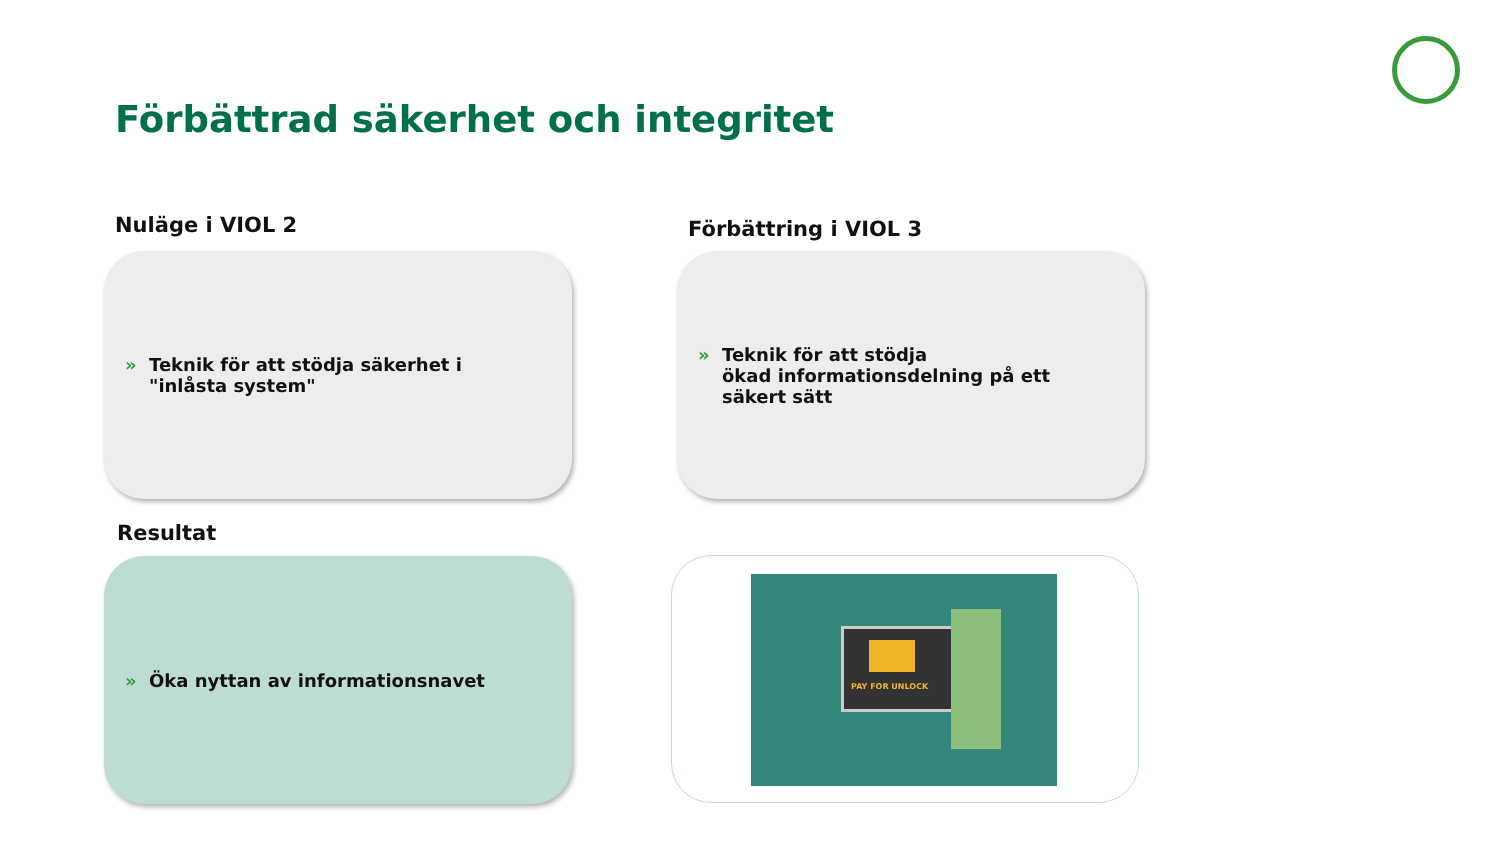Förbättrad säkerhet och integritet
Nuläge i VIOL 2 Förbättring i VIOL 3
» Teknik för att stödja säkerhet i "inlåsta system"
» Teknik för att stödja
ökad informationsdelning på ett säkert sätt
Resultat
» Öka nyttan av informationsnavet PAY FOR UNLOCK